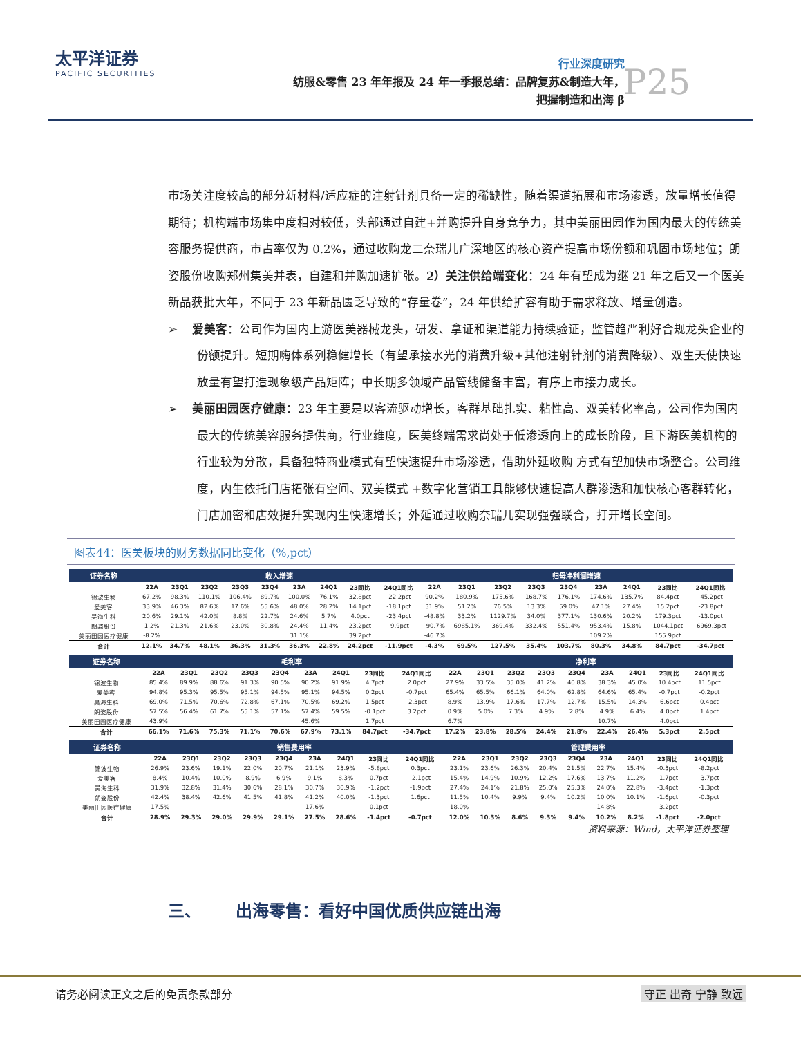太平洋证券
PACIFIC SECURITIES
行业深度研究
纺服&零售 23 年年报及 24 年一季报总结：品牌复苏&制造大年，
把握制造和出海 β
P25
市场关注度较高的部分新材料/适应症的注射针剂具备一定的稀缺性，随着渠道拓展和市场渗透，放量增长值得期待；机构端市场集中度相对较低，头部通过自建+并购提升自身竞争力，其中美丽田园作为国内最大的传统美容服务提供商，市占率仅为 0.2%，通过收购龙二奈瑞儿广深地区的核心资产提高市场份额和巩固市场地位；朗姿股份收购郑州集美并表，自建和并购加速扩张。2）关注供给端变化：24 年有望成为继 21 年之后又一个医美新品获批大年，不同于 23 年新品匮乏导致的“存量卷”，24 年供给扩容有助于需求释放、增量创造。
➢ 爱美客：公司作为国内上游医美器械龙头，研发、拿证和渠道能力持续验证，监管趋严利好合规龙头企业的份额提升。短期嗨体系列稳健增长（有望承接水光的消费升级+其他注射针剂的消费降级）、双生天使快速放量有望打造现象级产品矩阵；中长期多领域产品管线储备丰富，有序上市接力成长。
➢ 美丽田园医疗健康：23 年主要是以客流驱动增长，客群基础扎实、粘性高、双美转化率高，公司作为国内最大的传统美容服务提供商，行业维度，医美终端需求尚处于低渗透向上的成长阶段，且下游医美机构的 行业较为分散，具备独特商业模式有望快速提升市场渗透，借助外延收购 方式有望加快市场整合。公司维度，内生依托门店拓张有空间、双美模式 +数字化营销工具能够快速提高人群渗透和加快核心客群转化，门店加密和店效提升实现内生快速增长；外延通过收购奈瑞儿实现强强联合，打开增长空间。
图表44：医美板块的财务数据同比变化（%,pct）
| 证券名称 | 收入增速 | | | | | | | | | 归母净利润增速 | | | | | | | | |
| --- | --- | --- | --- | --- | --- | --- | --- | --- | --- | --- | --- | --- | --- | --- | --- | --- | --- | --- |
| | 22A | 23Q1 | 23Q2 | 23Q3 | 23Q4 | 23A | 24Q1 | 23同比 | 24Q1同比 | 22A | 23Q1 | 23Q2 | 23Q3 | 23Q4 | 23A | 24Q1 | 23同比 | 24Q1同比 |
| 锦波生物 | 67.2% | 98.3% | 110.1% | 106.4% | 89.7% | 100.0% | 76.1% | 32.8pct | -22.2pct | 90.2% | 180.9% | 175.6% | 168.7% | 176.1% | 174.6% | 135.7% | 84.4pct | -45.2pct |
| 爱美客 | 33.9% | 46.3% | 82.6% | 17.6% | 55.6% | 48.0% | 28.2% | 14.1pct | -18.1pct | 31.9% | 51.2% | 76.5% | 13.3% | 59.0% | 47.1% | 27.4% | 15.2pct | -23.8pct |
| 昊海生科 | 20.6% | 29.1% | 42.0% | 8.8% | 22.7% | 24.6% | 5.7% | 4.0pct | -23.4pct | -48.8% | 33.2% | 1129.7% | 34.0% | 377.1% | 130.6% | 20.2% | 179.3pct | -13.0pct |
| 朗姿股份 | 1.2% | 21.3% | 21.6% | 23.0% | 30.8% | 24.4% | 11.4% | 23.2pct | -9.9pct | -90.7% | 6985.1% | 369.4% | 332.4% | 551.4% | 953.4% | 15.8% | 1044.1pct | -6969.3pct |
| 美丽田园医疗健康 | -8.2% | | | | | 31.1% | | 39.2pct | | -46.7% | | | | | 109.2% | | 155.9pct | |
| 合计 | 12.1% | 34.7% | 48.1% | 36.3% | 31.3% | 36.3% | 22.8% | 24.2pct | -11.9pct | -4.3% | 69.5% | 127.5% | 35.4% | 103.7% | 80.3% | 34.8% | 84.7pct | -34.7pct |
| 证券名称 | 毛利率 | | | | | | | | | 净利率 | | | | | | | | |
| --- | --- | --- | --- | --- | --- | --- | --- | --- | --- | --- | --- | --- | --- | --- | --- | --- | --- | --- |
| | 22A | 23Q1 | 23Q2 | 23Q3 | 23Q4 | 23A | 24Q1 | 23同比 | 24Q1同比 | 22A | 23Q1 | 23Q2 | 23Q3 | 23Q4 | 23A | 24Q1 | 23同比 | 24Q1同比 |
| 锦波生物 | 85.4% | 89.9% | 88.6% | 91.3% | 90.5% | 90.2% | 91.9% | 4.7pct | 2.0pct | 27.9% | 33.5% | 35.0% | 41.2% | 40.8% | 38.3% | 45.0% | 10.4pct | 11.5pct |
| 爱美客 | 94.8% | 95.3% | 95.5% | 95.1% | 94.5% | 95.1% | 94.5% | 0.2pct | -0.7pct | 65.4% | 65.5% | 66.1% | 64.0% | 62.8% | 64.6% | 65.4% | -0.7pct | -0.2pct |
| 昊海生科 | 69.0% | 71.5% | 70.6% | 72.8% | 67.1% | 70.5% | 69.2% | 1.5pct | -2.3pct | 8.9% | 13.9% | 17.6% | 17.7% | 12.7% | 15.5% | 14.3% | 6.6pct | 0.4pct |
| 朗姿股份 | 57.5% | 56.4% | 61.7% | 55.1% | 57.1% | 57.4% | 59.5% | -0.1pct | 3.2pct | 0.9% | 5.0% | 7.3% | 4.9% | 2.8% | 4.9% | 6.4% | 4.0pct | 1.4pct |
| 美丽田园医疗健康 | 43.9% | | | | | 45.6% | | 1.7pct | | 6.7% | | | | | 10.7% | | 4.0pct | |
| 合计 | 66.1% | 71.6% | 75.3% | 71.1% | 70.6% | 67.9% | 73.1% | 84.7pct | -34.7pct | 17.2% | 23.8% | 28.5% | 24.4% | 21.8% | 22.4% | 26.4% | 5.3pct | 2.5pct |
| 证券名称 | 销售费用率 | | | | | | | | | 管理费用率 | | | | | | | | |
| --- | --- | --- | --- | --- | --- | --- | --- | --- | --- | --- | --- | --- | --- | --- | --- | --- | --- | --- |
| | 22A | 23Q1 | 23Q2 | 23Q3 | 23Q4 | 23A | 24Q1 | 23同比 | 24Q1同比 | 22A | 23Q1 | 23Q2 | 23Q3 | 23Q4 | 23A | 24Q1 | 23同比 | 24Q1同比 |
| 锦波生物 | 26.9% | 23.6% | 19.1% | 22.0% | 20.7% | 21.1% | 23.9% | -5.8pct | 0.3pct | 23.1% | 23.6% | 26.3% | 20.4% | 21.5% | 22.7% | 15.4% | -0.3pct | -8.2pct |
| 爱美客 | 8.4% | 10.4% | 10.0% | 8.9% | 6.9% | 9.1% | 8.3% | 0.7pct | -2.1pct | 15.4% | 14.9% | 10.9% | 12.2% | 17.6% | 13.7% | 11.2% | -1.7pct | -3.7pct |
| 昊海生科 | 31.9% | 32.8% | 31.4% | 30.6% | 28.1% | 30.7% | 30.9% | -1.2pct | -1.9pct | 27.4% | 24.1% | 21.8% | 25.0% | 25.3% | 24.0% | 22.8% | -3.4pct | -1.3pct |
| 朗姿股份 | 42.4% | 38.4% | 42.6% | 41.5% | 41.8% | 41.2% | 40.0% | -1.3pct | 1.6pct | 11.5% | 10.4% | 9.9% | 9.4% | 10.2% | 10.0% | 10.1% | -1.6pct | -0.3pct |
| 美丽田园医疗健康 | 17.5% | | | | | 17.6% | | 0.1pct | | 18.0% | | | | | 14.8% | | -3.2pct | |
| 合计 | 28.9% | 29.3% | 29.0% | 29.9% | 29.1% | 27.5% | 28.6% | -1.4pct | -0.7pct | 12.0% | 10.3% | 8.6% | 9.3% | 9.4% | 10.2% | 8.2% | -1.8pct | -2.0pct |
资料来源：Wind，太平洋证券整理
三、 出海零售：看好中国优质供应链出海
请务必阅读正文之后的免责条款部分 守正 出奇 宁静 致远